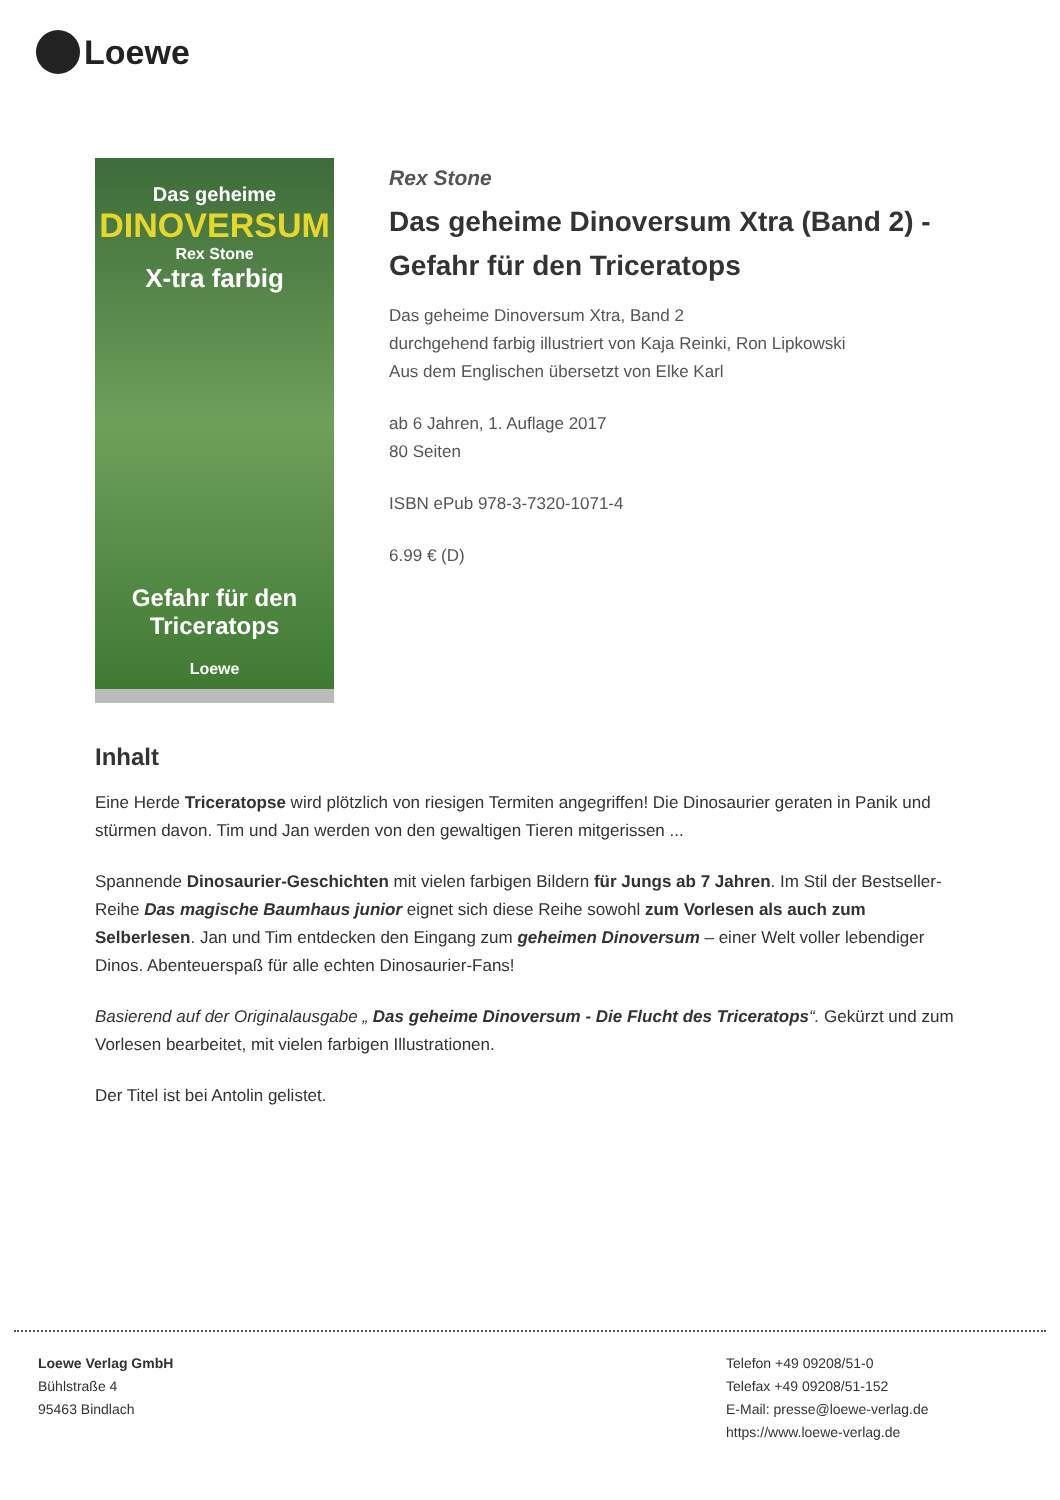Loewe
Das geheime
DINOVERSUM
Rex Stone
X-tra farbig
Gefahr für den Triceratops
Loewe
Rex Stone
Das geheime Dinoversum Xtra (Band 2) - Gefahr für den Triceratops
Das geheime Dinoversum Xtra, Band 2
durchgehend farbig illustriert von Kaja Reinki, Ron Lipkowski
Aus dem Englischen übersetzt von Elke Karl
ab 6 Jahren, 1. Auflage 2017
80 Seiten
ISBN ePub 978-3-7320-1071-4
6.99 € (D)
Inhalt
Eine Herde Triceratopse wird plötzlich von riesigen Termiten angegriffen! Die Dinosaurier geraten in Panik und stürmen davon. Tim und Jan werden von den gewaltigen Tieren mitgerissen ...
Spannende Dinosaurier-Geschichten mit vielen farbigen Bildern für Jungs ab 7 Jahren. Im Stil der Bestseller-Reihe Das magische Baumhaus junior eignet sich diese Reihe sowohl zum Vorlesen als auch zum Selberlesen. Jan und Tim entdecken den Eingang zum geheimen Dinoversum – einer Welt voller lebendiger Dinos. Abenteuerspaß für alle echten Dinosaurier-Fans!
Basierend auf der Originalausgabe „ Das geheime Dinoversum - Die Flucht des Triceratops“. Gekürzt und zum Vorlesen bearbeitet, mit vielen farbigen Illustrationen.
Der Titel ist bei Antolin gelistet.
Loewe Verlag GmbH
Bühlstraße 4
95463 Bindlach
Telefon +49 09208/51-0
Telefax +49 09208/51-152
E-Mail: presse@loewe-verlag.de
https://www.loewe-verlag.de